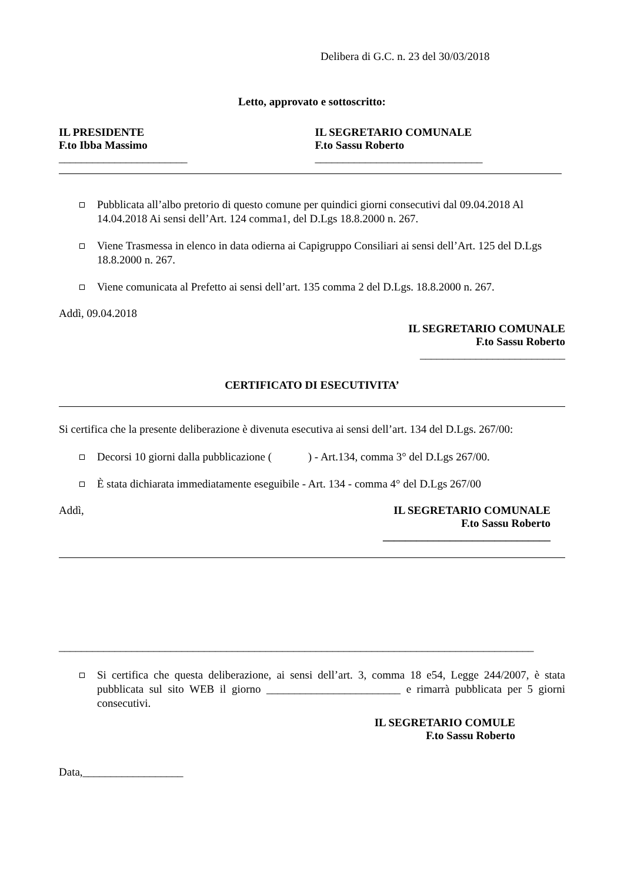Delibera di G.C. n. 23 del 30/03/2018
Letto, approvato e sottoscritto:
IL PRESIDENTE
F.to Ibba Massimo
_______________________
IL SEGRETARIO COMUNALE
F.to Sassu Roberto
______________________________
Pubblicata all’albo pretorio di questo comune per quindici giorni consecutivi dal 09.04.2018 Al 14.04.2018 Ai sensi dell’Art. 124 comma1, del D.Lgs 18.8.2000 n. 267.
Viene Trasmessa in elenco in data odierna ai Capigruppo Consiliari ai sensi dell’Art. 125 del D.Lgs 18.8.2000 n. 267.
Viene comunicata al Prefetto ai sensi dell’art. 135 comma 2 del D.Lgs. 18.8.2000 n. 267.
Addì, 09.04.2018
IL SEGRETARIO COMUNALE
F.to Sassu Roberto
__________________________
CERTIFICATO DI ESECUTIVITA’
Si certifica che la presente deliberazione è divenuta esecutiva ai sensi dell’art. 134 del D.Lgs. 267/00:
Decorsi 10 giorni dalla pubblicazione ( ) - Art.134, comma 3° del D.Lgs 267/00.
È stata dichiarata immediatamente eseguibile - Art. 134 - comma 4° del D.Lgs 267/00
Addì, IL SEGRETARIO COMUNALE
F.to Sassu Roberto
______________________________
_____________________________________________________________________________________
Si certifica che questa deliberazione, ai sensi dell’art. 3, comma 18 e54, Legge 244/2007, è stata pubblicata sul sito WEB il giorno ________________________ e rimarrà pubblicata per 5 giorni consecutivi.
IL SEGRETARIO COMULE
F.to Sassu Roberto
Data,__________________